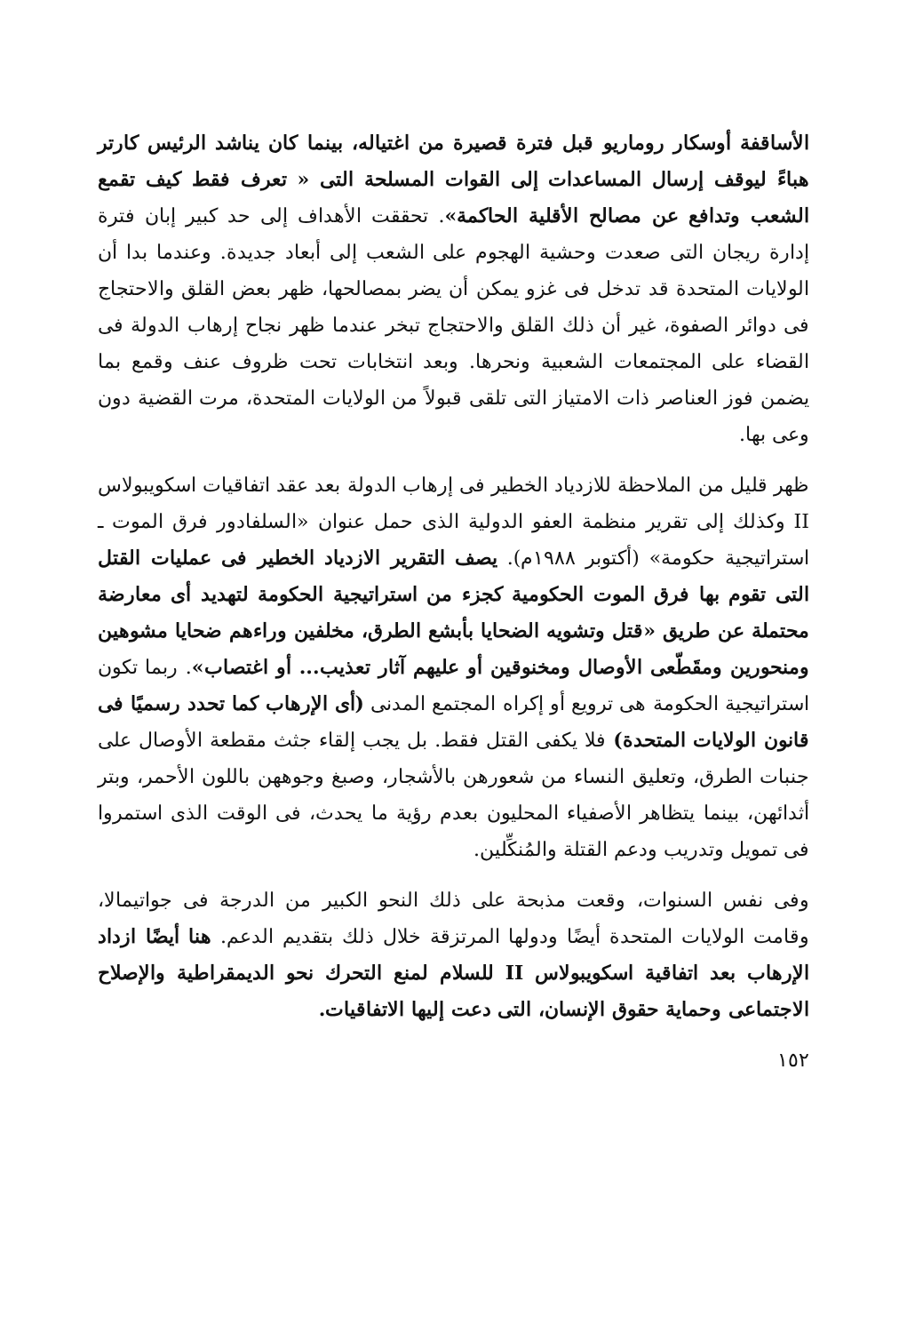الأساقفة أوسكار روماريو قبل فترة قصيرة من اغتياله، بينما كان يناشد الرئيس كارتر هباءً ليوقف إرسال المساعدات إلى القوات المسلحة التى « تعرف فقط كيف تقمع الشعب وتدافع عن مصالح الأقلية الحاكمة». تحققت الأهداف إلى حد كبير إبان فترة إدارة ريجان التى صعدت وحشية الهجوم على الشعب إلى أبعاد جديدة. وعندما بدا أن الولايات المتحدة قد تدخل فى غزو يمكن أن يضر بمصالحها، ظهر بعض القلق والاحتجاج فى دوائر الصفوة، غير أن ذلك القلق والاحتجاج تبخر عندما ظهر نجاح إرهاب الدولة فى القضاء على المجتمعات الشعبية ونحرها. وبعد انتخابات تحت ظروف عنف وقمع بما يضمن فوز العناصر ذات الامتياز التى تلقى قبولاً من الولايات المتحدة، مرت القضية دون وعى بها.
ظهر قليل من الملاحظة للازدياد الخطير فى إرهاب الدولة بعد عقد اتفاقيات اسكويبولاس II وكذلك إلى تقرير منظمة العفو الدولية الذى حمل عنوان «السلفادور فرق الموت ـ استراتيجية حكومة» (أكتوبر ١٩٨٨م). يصف التقرير الازدياد الخطير فى عمليات القتل التى تقوم بها فرق الموت الحكومية كجزء من استراتيجية الحكومة لتهديد أى معارضة محتملة عن طريق «قتل وتشويه الضحايا بأبشع الطرق، مخلفين وراءهم ضحايا مشوهين ومنحورين ومقَطّعى الأوصال ومخنوقين أو عليهم آثار تعذيب... أو اغتصاب». ربما تكون استراتيجية الحكومة هى ترويع أو إكراه المجتمع المدنى (أى الإرهاب كما تحدد رسميًا فى قانون الولايات المتحدة) فلا يكفى القتل فقط. بل يجب إلقاء جثث مقطعة الأوصال على جنبات الطرق، وتعليق النساء من شعورهن بالأشجار، وصبغ وجوههن باللون الأحمر، وبتر أثدائهن، بينما يتظاهر الأصفياء المحليون بعدم رؤية ما يحدث، فى الوقت الذى استمروا فى تمويل وتدريب ودعم القتلة والمُنكِّلين.
وفى نفس السنوات، وقعت مذبحة على ذلك النحو الكبير من الدرجة فى جواتيمالا، وقامت الولايات المتحدة أيضًا ودولها المرتزقة خلال ذلك بتقديم الدعم. هنا أيضًا ازداد الإرهاب بعد اتفاقية اسكويبولاس II للسلام لمنع التحرك نحو الديمقراطية والإصلاح الاجتماعى وحماية حقوق الإنسان، التى دعت إليها الاتفاقيات.
١٥٢